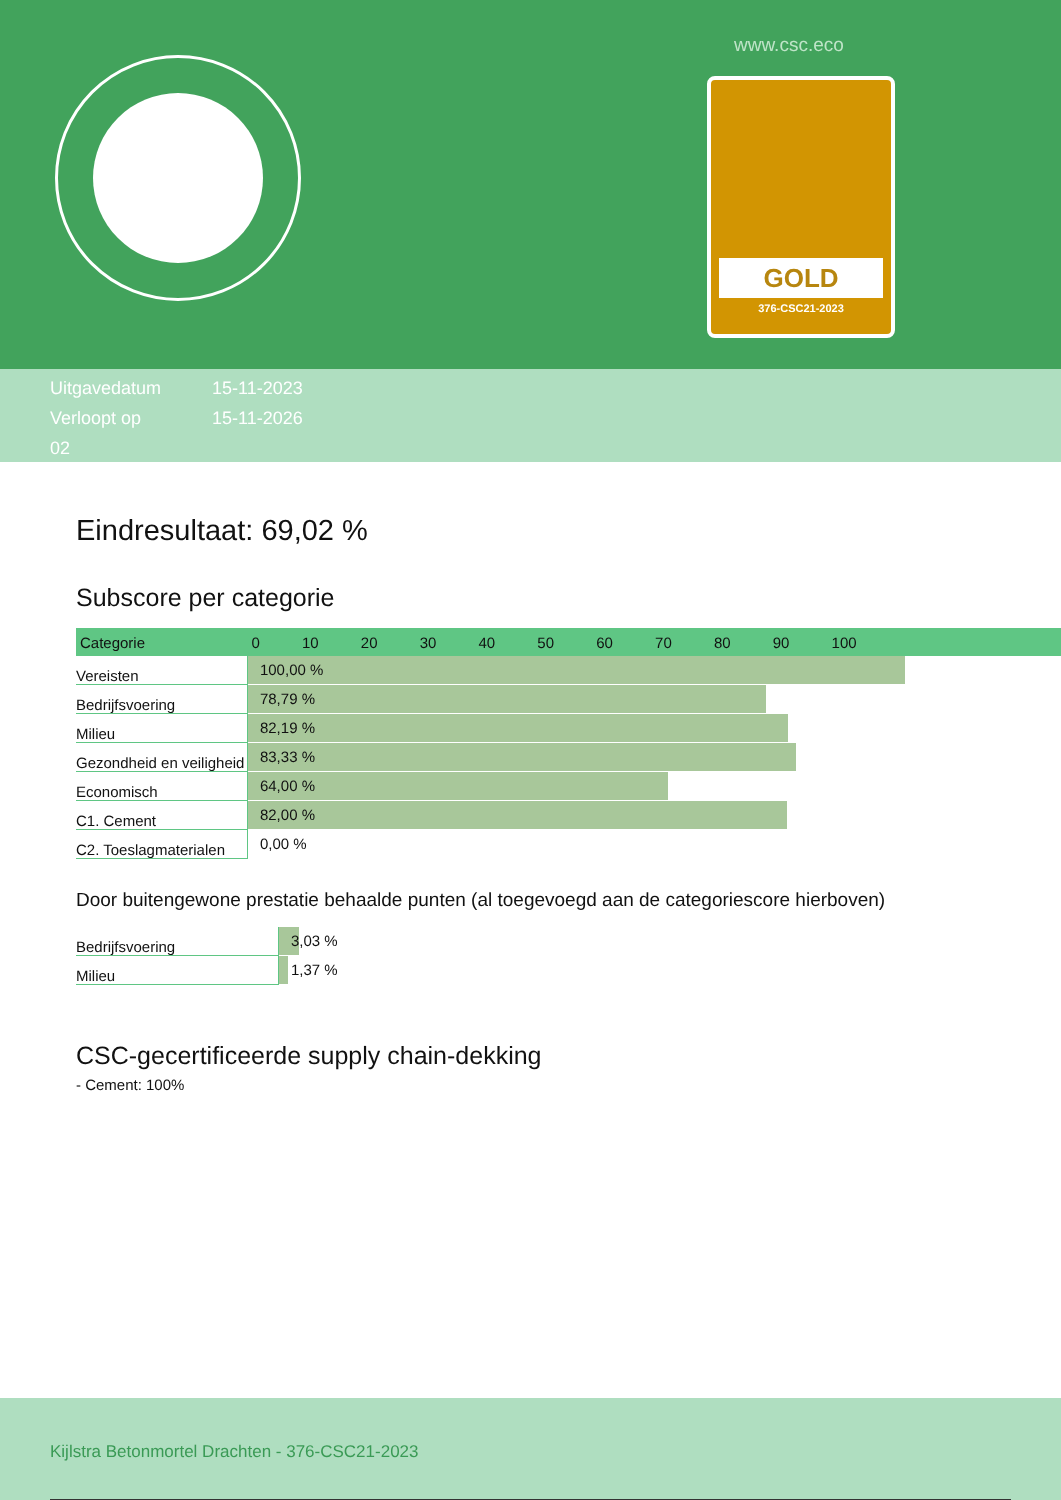www.csc.eco
GOLD
376-CSC21-2023
Uitgavedatum 15-11-2023
Verloopt op 15-11-2026
02
Eindresultaat: 69,02 %
Subscore per categorie
| Categorie | 0 10 20 30 40 50 60 70 80 90 100 |
| --- | --- |
| Vereisten | 100,00 % |
| Bedrijfsvoering | 78,79 % |
| Milieu | 82,19 % |
| Gezondheid en veiligheid | 83,33 % |
| Economisch | 64,00 % |
| C1. Cement | 82,00 % |
| C2. Toeslagmaterialen | 0,00 % |
Door buitengewone prestatie behaalde punten (al toegevoegd aan de categoriescore hierboven)
| Bedrijfsvoering | 3,03 % |
| Milieu | 1,37 % |
CSC-gecertificeerde supply chain-dekking
- Cement: 100%
Kijlstra Betonmortel Drachten - 376-CSC21-2023